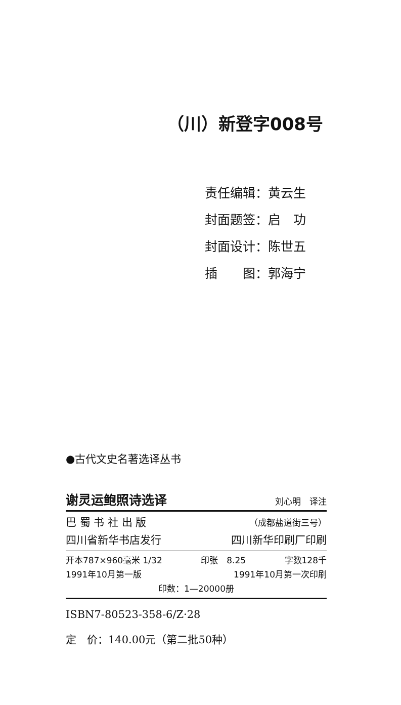（川）新登字008号
责任编辑：黄云生
封面题签：启　功
封面设计：陈世五
插　　图：郭海宁
●古代文史名著选译丛书
谢灵运鲍照诗选译 刘心明　译注
巴 蜀 书 社 出 版 （成都盐道街三号）
四川省新华书店发行 四川新华印刷厂印刷
开本787×960毫米 1/32 印张　8.25 字数128千
1991年10月第一版 1991年10月第一次印刷
印数：1—20000册
ISBN7-80523-358-6/Z·28
定　价：140.00元（第二批50种）